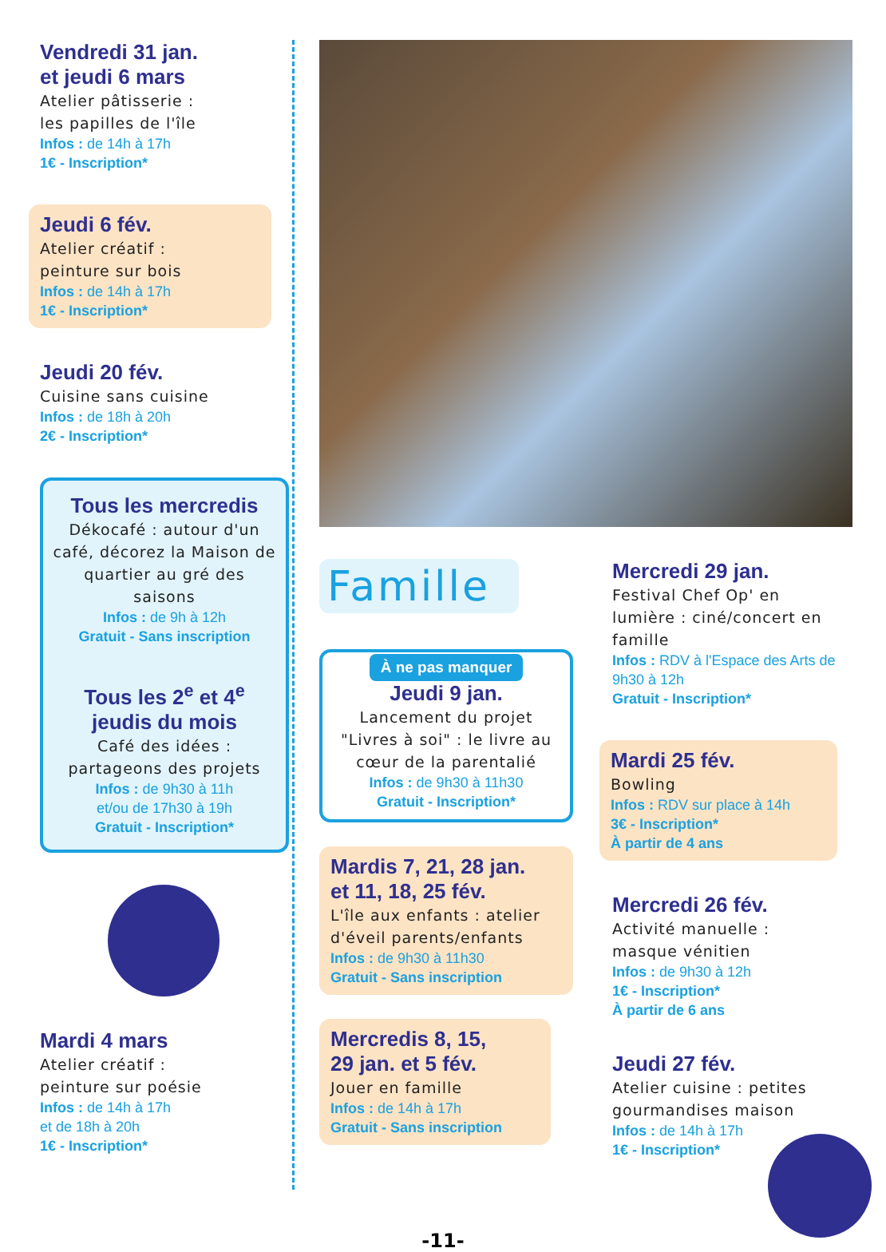Vendredi 31 jan.
et jeudi 6 mars
Atelier pâtisserie :
les papilles de l'île
Infos : de 14h à 17h
1€ - Inscription*
Jeudi 6 fév.
Atelier créatif :
peinture sur bois
Infos : de 14h à 17h
1€ - Inscription*
Jeudi 20 fév.
Cuisine sans cuisine
Infos : de 18h à 20h
2€ - Inscription*
Tous les mercredis
Dékocafé : autour d'un café, décorez la Maison de quartier au gré des saisons
Infos : de 9h à 12h
Gratuit - Sans inscription
Tous les 2<sup>e</sup> et 4<sup>e</sup>
jeudis du mois
Café des idées :
partageons des projets
Infos : de 9h30 à 11h
et/ou de 17h30 à 19h
Gratuit - Inscription*
Mardi 4 mars
Atelier créatif :
peinture sur poésie
Infos : de 14h à 17h
et de 18h à 20h
1€ - Inscription*
Famille
À ne pas manquer
Jeudi 9 jan.
Lancement du projet "Livres à soi" : le livre au cœur de la parentalié
Infos : de 9h30 à 11h30
Gratuit - Inscription*
Mardis 7, 21, 28 jan.
et 11, 18, 25 fév.
L'île aux enfants : atelier d'éveil parents/enfants
Infos : de 9h30 à 11h30
Gratuit - Sans inscription
Mercredis 8, 15,
29 jan. et 5 fév.
Jouer en famille
Infos : de 14h à 17h
Gratuit - Sans inscription
Mercredi 29 jan.
Festival Chef Op' en lumière : ciné/concert en famille
Infos : RDV à l'Espace des Arts de 9h30 à 12h
Gratuit - Inscription*
Mardi 25 fév.
Bowling
Infos : RDV sur place à 14h
3€ - Inscription*
À partir de 4 ans
Mercredi 26 fév.
Activité manuelle :
masque vénitien
Infos : de 9h30 à 12h
1€ - Inscription*
À partir de 6 ans
Jeudi 27 fév.
Atelier cuisine : petites gourmandises maison
Infos : de 14h à 17h
1€ - Inscription*
-11-